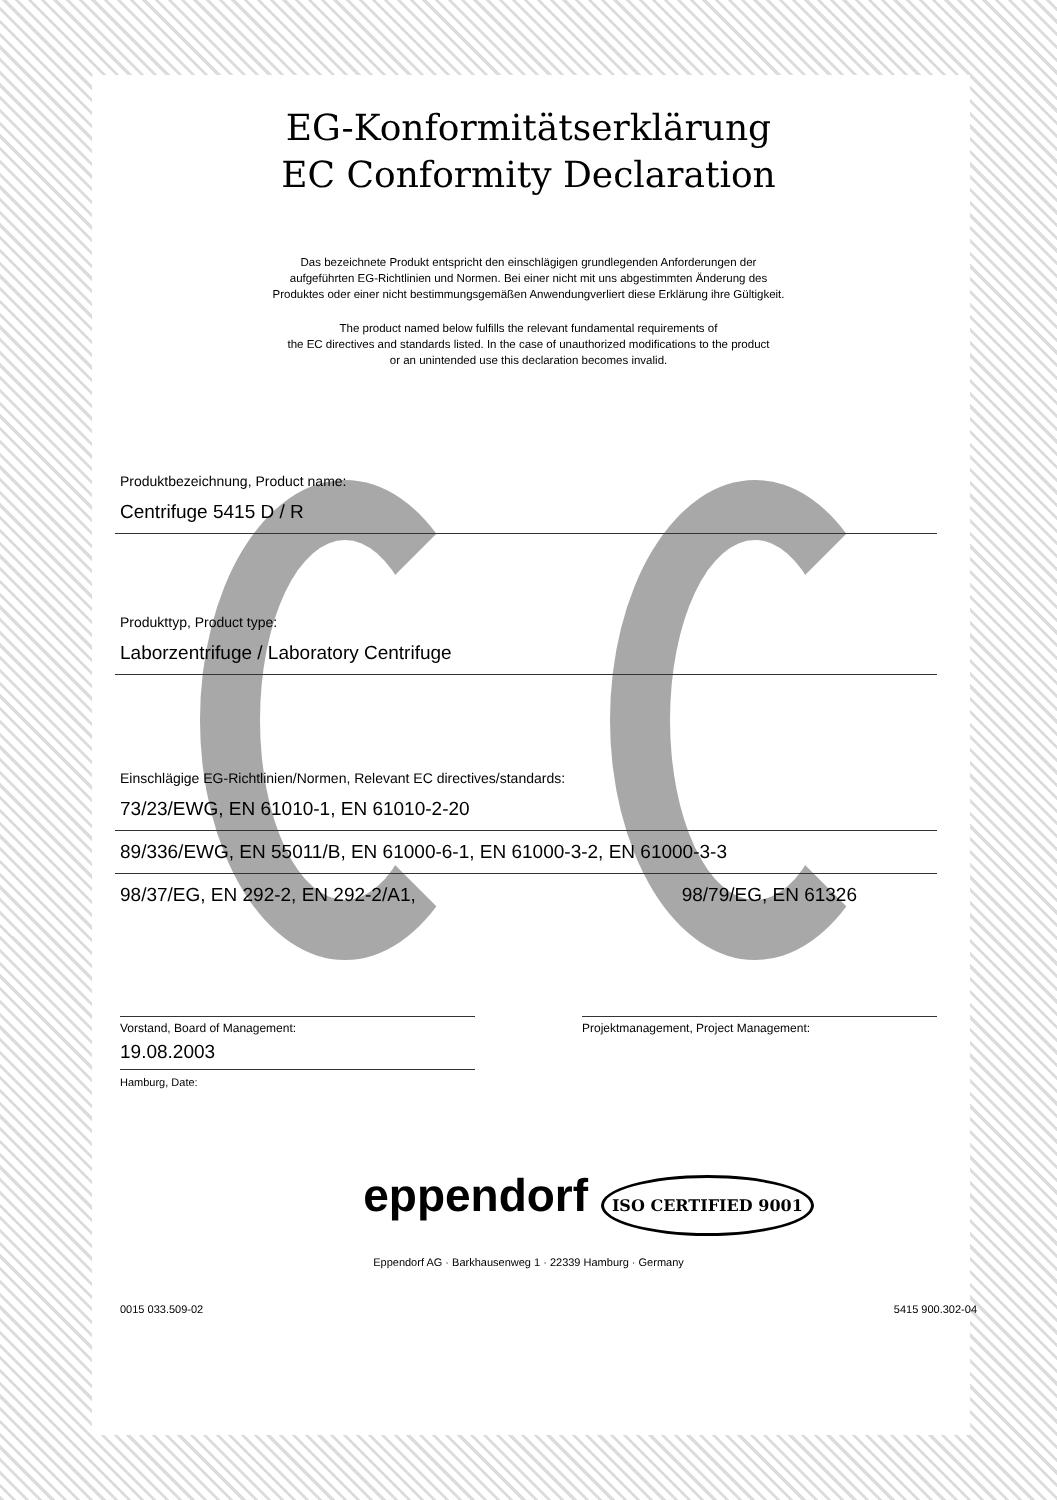EG-Konformitätserklärung
EC Conformity Declaration
Das bezeichnete Produkt entspricht den einschlägigen grundlegenden Anforderungen der
aufgeführten EG-Richtlinien und Normen. Bei einer nicht mit uns abgestimmten Änderung des
Produktes oder einer nicht bestimmungsgemäßen Anwendungverliert diese Erklärung ihre Gültigkeit.
The product named below fulfills the relevant fundamental requirements of
the EC directives and standards listed. In the case of unauthorized modifications to the product
or an unintended use this declaration becomes invalid.
Produktbezeichnung, Product name:
Centrifuge 5415 D / R
Produkttyp, Product type:
Laborzentrifuge / Laboratory Centrifuge
Einschlägige EG-Richtlinien/Normen, Relevant EC directives/standards:
73/23/EWG, EN 61010-1, EN 61010-2-20
89/336/EWG, EN 55011/B, EN 61000-6-1, EN 61000-3-2, EN 61000-3-3
98/37/EG, EN 292-2, EN 292-2/A1, 98/79/EG, EN 61326
Vorstand, Board of Management: Projektmanagement, Project Management:
19.08.2003
Hamburg, Date:
eppendorf ISO CERTIFIED 9001
Eppendorf AG · Barkhausenweg 1 · 22339 Hamburg · Germany
0015 033.509-02 5415 900.302-04